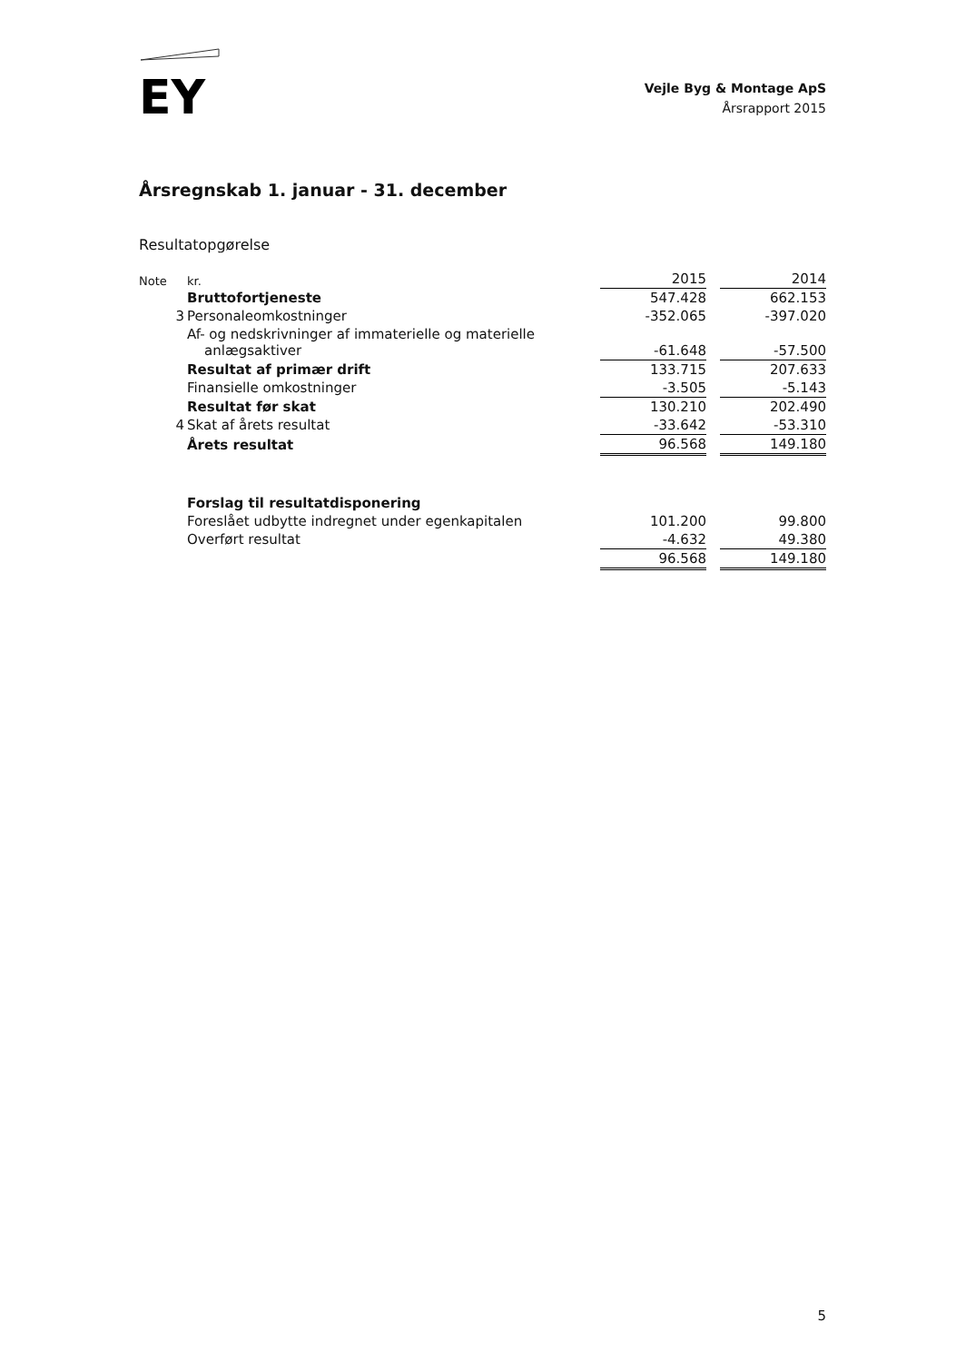EY
Vejle Byg & Montage ApS
Årsrapport 2015
Årsregnskab 1. januar - 31. december
Resultatopgørelse
| Note | kr. | 2015 | | 2014 |
| | Bruttofortjeneste | 547.428 | | 662.153 |
| 3 | Personaleomkostninger | -352.065 | | -397.020 |
| | Af- og nedskrivninger af immaterielle og materielle anlægsaktiver | -61.648 | | -57.500 |
| | Resultat af primær drift | 133.715 | | 207.633 |
| | Finansielle omkostninger | -3.505 | | -5.143 |
| | Resultat før skat | 130.210 | | 202.490 |
| 4 | Skat af årets resultat | -33.642 | | -53.310 |
| | Årets resultat | 96.568 | | 149.180 |
| | Forslag til resultatdisponering | | | |
| | Foreslået udbytte indregnet under egenkapitalen | 101.200 | | 99.800 |
| | Overført resultat | -4.632 | | 49.380 |
| | | 96.568 | | 149.180 |
5